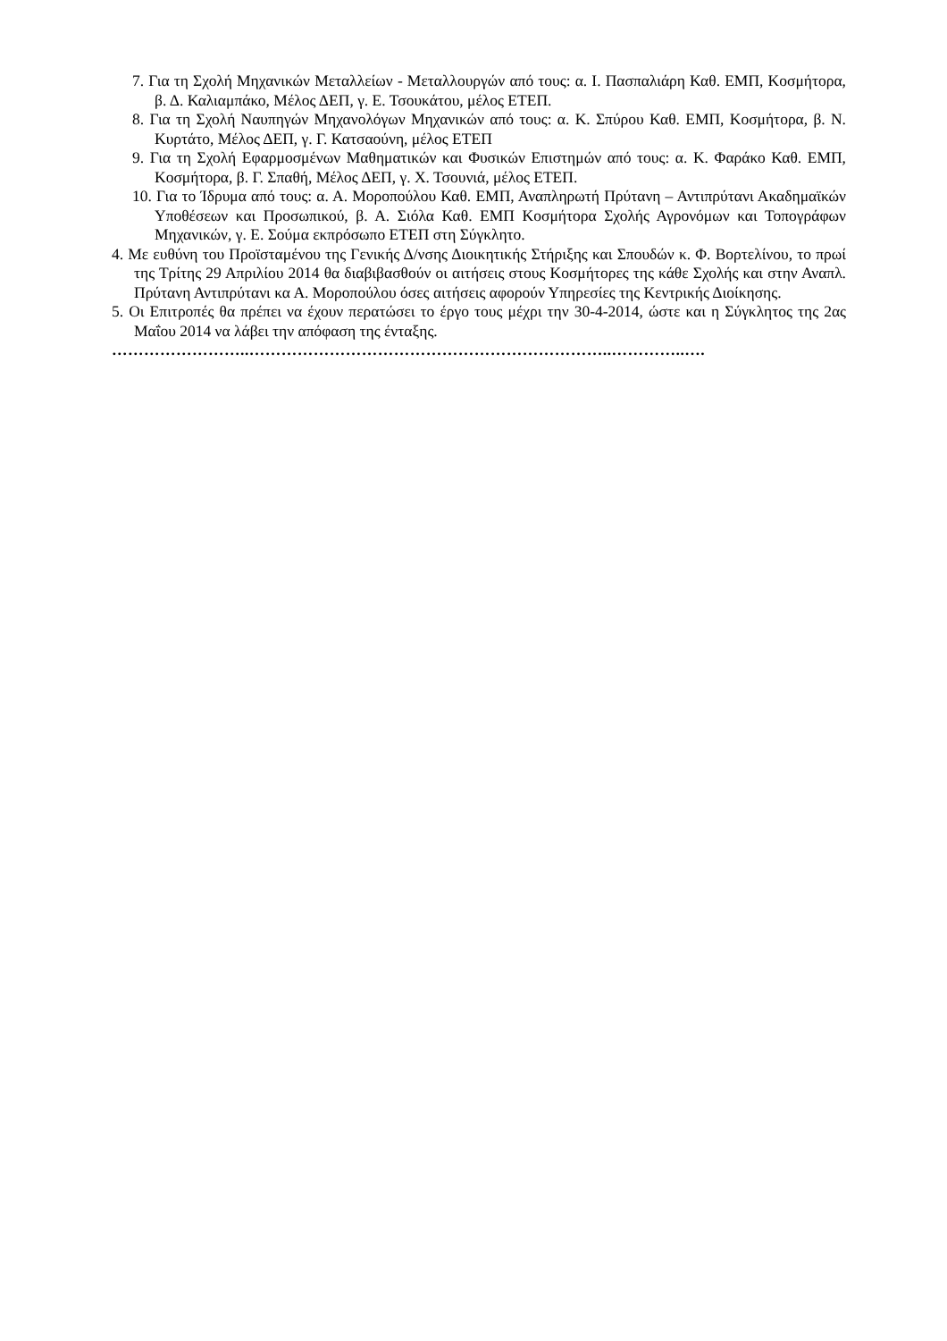7. Για τη Σχολή Μηχανικών Μεταλλείων - Μεταλλουργών από τους: α. Ι. Πασπαλιάρη Καθ. ΕΜΠ, Κοσμήτορα, β. Δ. Καλιαμπάκο, Μέλος ΔΕΠ, γ. Ε. Τσουκάτου, μέλος ΕΤΕΠ.
8. Για τη Σχολή Ναυπηγών Μηχανολόγων Μηχανικών από τους: α. Κ. Σπύρου Καθ. ΕΜΠ, Κοσμήτορα, β. Ν. Κυρτάτο, Μέλος ΔΕΠ, γ. Γ. Κατσαούνη, μέλος ΕΤΕΠ
9. Για τη Σχολή Εφαρμοσμένων Μαθηματικών και Φυσικών Επιστημών από τους: α. Κ. Φαράκο Καθ. ΕΜΠ, Κοσμήτορα, β. Γ. Σπαθή, Μέλος ΔΕΠ, γ. Χ. Τσουνιά, μέλος ΕΤΕΠ.
10. Για το Ίδρυμα από τους: α. Α. Μοροπούλου Καθ. ΕΜΠ, Αναπληρωτή Πρύτανη – Αντιπρύτανι Ακαδημαϊκών Υποθέσεων και Προσωπικού, β. Α. Σιόλα Καθ. ΕΜΠ Κοσμήτορα Σχολής Αγρονόμων και Τοπογράφων Μηχανικών, γ. Ε. Σούμα εκπρόσωπο ΕΤΕΠ στη Σύγκλητο.
4. Με ευθύνη του Προϊσταμένου της Γενικής Δ/νσης Διοικητικής Στήριξης και Σπουδών κ. Φ. Βορτελίνου, το πρωί της Τρίτης 29 Απριλίου 2014 θα διαβιβασθούν οι αιτήσεις στους Κοσμήτορες της κάθε Σχολής και στην Αναπλ. Πρύτανη Αντιπρύτανι κα Α. Μοροπούλου όσες αιτήσεις αφορούν Υπηρεσίες της Κεντρικής Διοίκησης.
5. Οι Επιτροπές θα πρέπει να έχουν περατώσει το έργο τους μέχρι την 30-4-2014, ώστε και η Σύγκλητος της 2ας Μαΐου 2014 να λάβει την απόφαση της ένταξης.
……………………..…………………………………………………………..…………..….